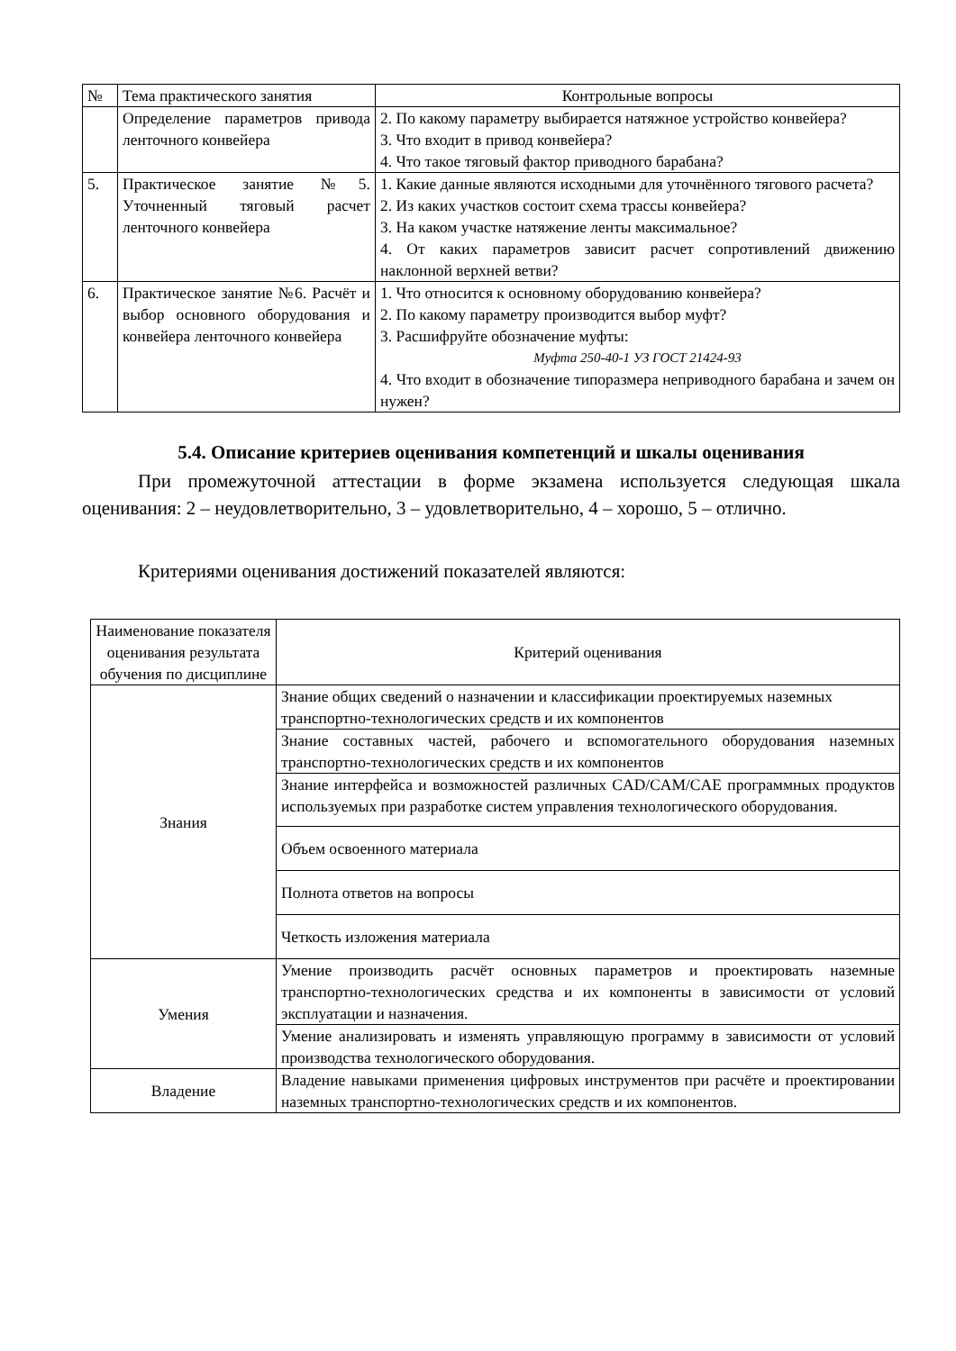| № | Тема практического занятия | Контрольные вопросы |
| --- | --- | --- |
| | Определение параметров привода ленточного конвейера | 2. По какому параметру выбирается натяжное устройство конвейера? 3. Что входит в привод конвейера? 4. Что такое тяговый фактор приводного барабана? |
| 5. | Практическое занятие №5. Уточненный тяговый расчет ленточного конвейера | 1. Какие данные являются исходными для уточнённого тягового расчета? 2. Из каких участков состоит схема трассы конвейера? 3. На каком участке натяжение ленты максимальное? 4. От каких параметров зависит расчет сопротивлений движению наклонной верхней ветви? |
| 6. | Практическое занятие №6. Расчёт и выбор основного оборудования и конвейера ленточного конвейера | 1. Что относится к основному оборудованию конвейера? 2. По какому параметру производится выбор муфт? 3. Расшифруйте обозначение муфты: Муфта 250-40-1 УЗ ГОСТ 21424-93 4. Что входит в обозначение типоразмера неприводного барабана и зачем он нужен? |
5.4. Описание критериев оценивания компетенций и шкалы оценивания
При промежуточной аттестации в форме экзамена используется следующая шкала оценивания: 2 – неудовлетворительно, 3 – удовлетворительно, 4 – хорошо, 5 – отлично.
Критериями оценивания достижений показателей являются:
| Наименование показателя оценивания результата обучения по дисциплине | Критерий оценивания |
| --- | --- |
| Знания | Знание общих сведений о назначении и классификации проектируемых наземных транспортно-технологических средств и их компонентов |
| | Знание составных частей, рабочего и вспомогательного оборудования наземных транспортно-технологических средств и их компонентов |
| | Знание интерфейса и возможностей различных CAD/CAM/CAE программных продуктов используемых при разработке систем управления технологического оборудования. |
| | Объем освоенного материала |
| | Полнота ответов на вопросы |
| | Четкость изложения материала |
| Умения | Умение производить расчёт основных параметров и проектировать наземные транспортно-технологических средства и их компоненты в зависимости от условий эксплуатации и назначения. |
| | Умение анализировать и изменять управляющую программу в зависимости от условий производства технологического оборудования. |
| Владение | Владение навыками применения цифровых инструментов при расчёте и проектировании наземных транспортно-технологических средств и их компонентов. |